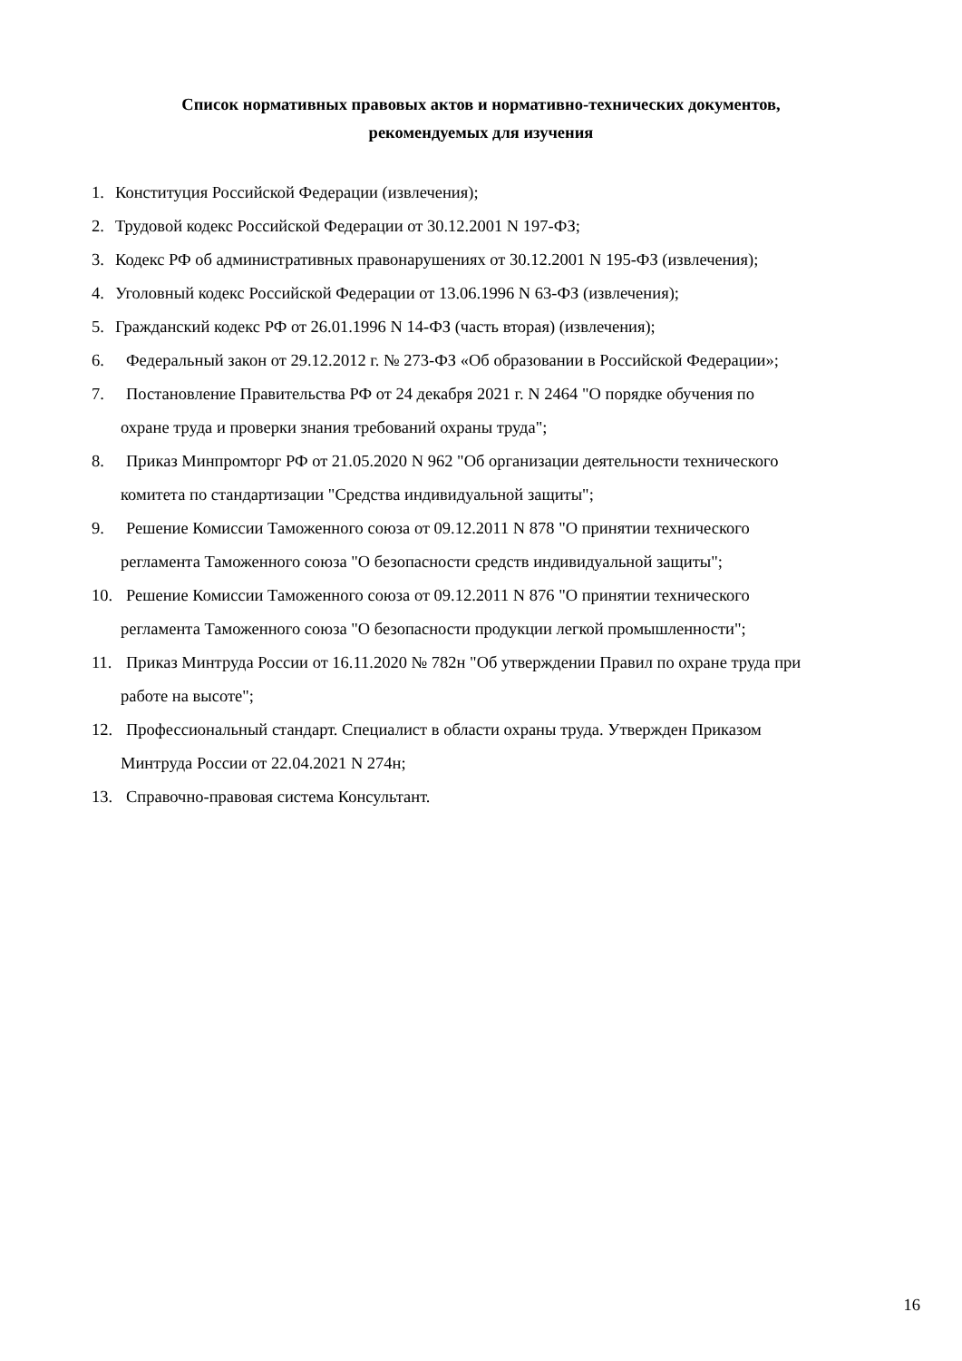Список нормативных правовых актов и нормативно-технических документов,
рекомендуемых для изучения
1. Конституция Российской Федерации (извлечения);
2. Трудовой кодекс Российской Федерации от 30.12.2001 N 197-ФЗ;
3. Кодекс РФ об административных правонарушениях от 30.12.2001 N 195-ФЗ (извлечения);
4. Уголовный кодекс Российской Федерации от 13.06.1996 N 63-ФЗ (извлечения);
5. Гражданский кодекс РФ от 26.01.1996 N 14-ФЗ (часть вторая) (извлечения);
6. Федеральный закон от 29.12.2012 г. № 273-ФЗ «Об образовании в Российской Федерации»;
7. Постановление Правительства РФ от 24 декабря 2021 г. N 2464 "О порядке обучения по
охране труда и проверки знания требований охраны труда";
8. Приказ Минпромторг РФ от 21.05.2020 N 962 "Об организации деятельности технического
комитета по стандартизации "Средства индивидуальной защиты";
9. Решение Комиссии Таможенного союза от 09.12.2011 N 878 "О принятии технического
регламента Таможенного союза "О безопасности средств индивидуальной защиты";
10. Решение Комиссии Таможенного союза от 09.12.2011 N 876 "О принятии технического
регламента Таможенного союза "О безопасности продукции легкой промышленности";
11. Приказ Минтруда России от 16.11.2020 № 782н "Об утверждении Правил по охране труда при
работе на высоте";
12. Профессиональный стандарт. Специалист в области охраны труда. Утвержден Приказом
Минтруда России от 22.04.2021 N 274н;
13. Справочно-правовая система Консультант.
16